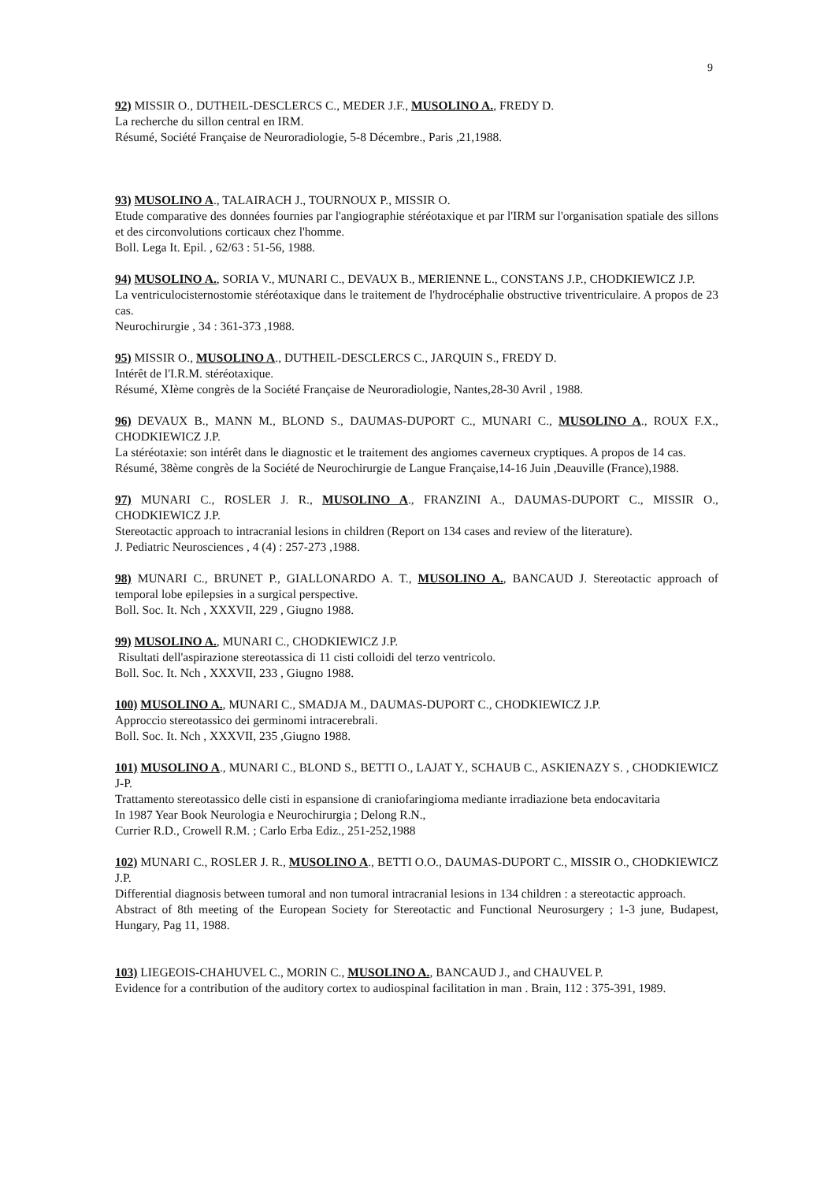9
92) MISSIR O., DUTHEIL-DESCLERCS C., MEDER J.F., MUSOLINO A., FREDY D.
La recherche du sillon central en IRM.
Résumé, Société Française de Neuroradiologie, 5-8 Décembre., Paris ,21,1988.
93) MUSOLINO A., TALAIRACH J., TOURNOUX P., MISSIR O.
Etude comparative des données fournies par l'angiographie stéréotaxique et par l'IRM sur l'organisation spatiale des sillons et des circonvolutions corticaux chez l'homme.
Boll. Lega It. Epil. , 62/63 : 51-56, 1988.
94) MUSOLINO A., SORIA V., MUNARI C., DEVAUX B., MERIENNE L., CONSTANS J.P., CHODKIEWICZ J.P.
La ventriculocisternostomie stéréotaxique dans le traitement de l'hydrocéphalie obstructive triventriculaire. A propos de 23 cas.
Neurochirurgie , 34 : 361-373 ,1988.
95) MISSIR O., MUSOLINO A., DUTHEIL-DESCLERCS C., JARQUIN S., FREDY D.
Intérêt de l'I.R.M. stéréotaxique.
Résumé, XIème congrès de la Société Française de Neuroradiologie, Nantes,28-30 Avril , 1988.
96) DEVAUX B., MANN M., BLOND S., DAUMAS-DUPORT C., MUNARI C., MUSOLINO A., ROUX F.X., CHODKIEWICZ J.P.
La stéréotaxie: son intérêt dans le diagnostic et le traitement des angiomes caverneux cryptiques. A propos de 14 cas.
Résumé, 38ème congrès de la Société de Neurochirurgie de Langue Française,14-16 Juin ,Deauville (France),1988.
97) MUNARI C., ROSLER J. R., MUSOLINO A., FRANZINI A., DAUMAS-DUPORT C., MISSIR O., CHODKIEWICZ J.P.
Stereotactic approach to intracranial lesions in children (Report on 134 cases and review of the literature).
J. Pediatric Neurosciences , 4 (4) : 257-273 ,1988.
98) MUNARI C., BRUNET P., GIALLONARDO A. T., MUSOLINO A., BANCAUD J. Stereotactic approach of temporal lobe epilepsies in a surgical perspective.
Boll. Soc. It. Nch , XXXVII, 229 , Giugno 1988.
99) MUSOLINO A., MUNARI C., CHODKIEWICZ J.P.
Risultati dell'aspirazione stereotassica di 11 cisti colloidi del terzo ventricolo.
Boll. Soc. It. Nch , XXXVII, 233 , Giugno 1988.
100) MUSOLINO A., MUNARI C., SMADJA M., DAUMAS-DUPORT C., CHODKIEWICZ J.P.
Approccio stereotassico dei germinomi intracerebrali.
Boll. Soc. It. Nch , XXXVII, 235 ,Giugno 1988.
101) MUSOLINO A., MUNARI C., BLOND S., BETTI O., LAJAT Y., SCHAUB C., ASKIENAZY S. , CHODKIEWICZ J-P.
Trattamento stereotassico delle cisti in espansione di craniofaringioma mediante irradiazione beta endocavitaria
In 1987 Year Book Neurologia e Neurochirurgia ; Delong R.N.,
Currier R.D., Crowell R.M. ; Carlo Erba Ediz., 251-252,1988
102) MUNARI C., ROSLER J. R., MUSOLINO A., BETTI O.O., DAUMAS-DUPORT C., MISSIR O., CHODKIEWICZ J.P.
Differential diagnosis between tumoral and non tumoral intracranial lesions in 134 children : a stereotactic approach.
Abstract of 8th meeting of the European Society for Stereotactic and Functional Neurosurgery ; 1-3 june, Budapest, Hungary, Pag 11, 1988.
103) LIEGEOIS-CHAHUVEL C., MORIN C., MUSOLINO A., BANCAUD J., and CHAUVEL P.
Evidence for a contribution of the auditory cortex to audiospinal facilitation in man . Brain, 112 : 375-391, 1989.